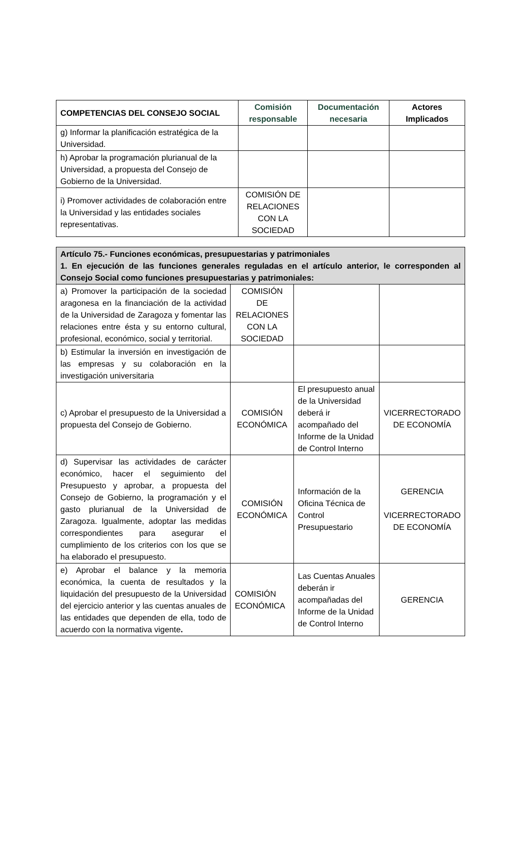| COMPETENCIAS DEL CONSEJO SOCIAL | Comisión responsable | Documentación necesaria | Actores Implicados |
| --- | --- | --- | --- |
| g) Informar la planificación estratégica de la Universidad. | | | |
| h) Aprobar la programación plurianual de la Universidad, a propuesta del Consejo de Gobierno de la Universidad. | | | |
| i) Promover actividades de colaboración entre la Universidad y las entidades sociales representativas. | COMISIÓN DE RELACIONES CON LA SOCIEDAD | | |
| Artículo 75.- Funciones económicas, presupuestarias y patrimoniales 1. En ejecución de las funciones generales reguladas en el artículo anterior, le corresponden al Consejo Social como funciones presupuestarias y patrimoniales: | | | |
| a) Promover la participación de la sociedad aragonesa en la financiación de la actividad de la Universidad de Zaragoza y fomentar las relaciones entre ésta y su entorno cultural, profesional, económico, social y territorial. | COMISIÓN DE RELACIONES CON LA SOCIEDAD | | |
| b) Estimular la inversión en investigación de las empresas y su colaboración en la investigación universitaria | | | |
| c) Aprobar el presupuesto de la Universidad a propuesta del Consejo de Gobierno. | COMISIÓN ECONÓMICA | El presupuesto anual de la Universidad deberá ir acompañado del Informe de la Unidad de Control Interno | VICERRECTORADO DE ECONOMÍA |
| d) Supervisar las actividades de carácter económico, hacer el seguimiento del Presupuesto y aprobar, a propuesta del Consejo de Gobierno, la programación y el gasto plurianual de la Universidad de Zaragoza. Igualmente, adoptar las medidas correspondientes para asegurar el cumplimiento de los criterios con los que se ha elaborado el presupuesto. | COMISIÓN ECONÓMICA | Información de la Oficina Técnica de Control Presupuestario | GERENCIA VICERRECTORADO DE ECONOMÍA |
| e) Aprobar el balance y la memoria económica, la cuenta de resultados y la liquidación del presupuesto de la Universidad del ejercicio anterior y las cuentas anuales de las entidades que dependen de ella, todo de acuerdo con la normativa vigente . | COMISIÓN ECONÓMICA | Las Cuentas Anuales deberán ir acompañadas del Informe de la Unidad de Control Interno | GERENCIA |